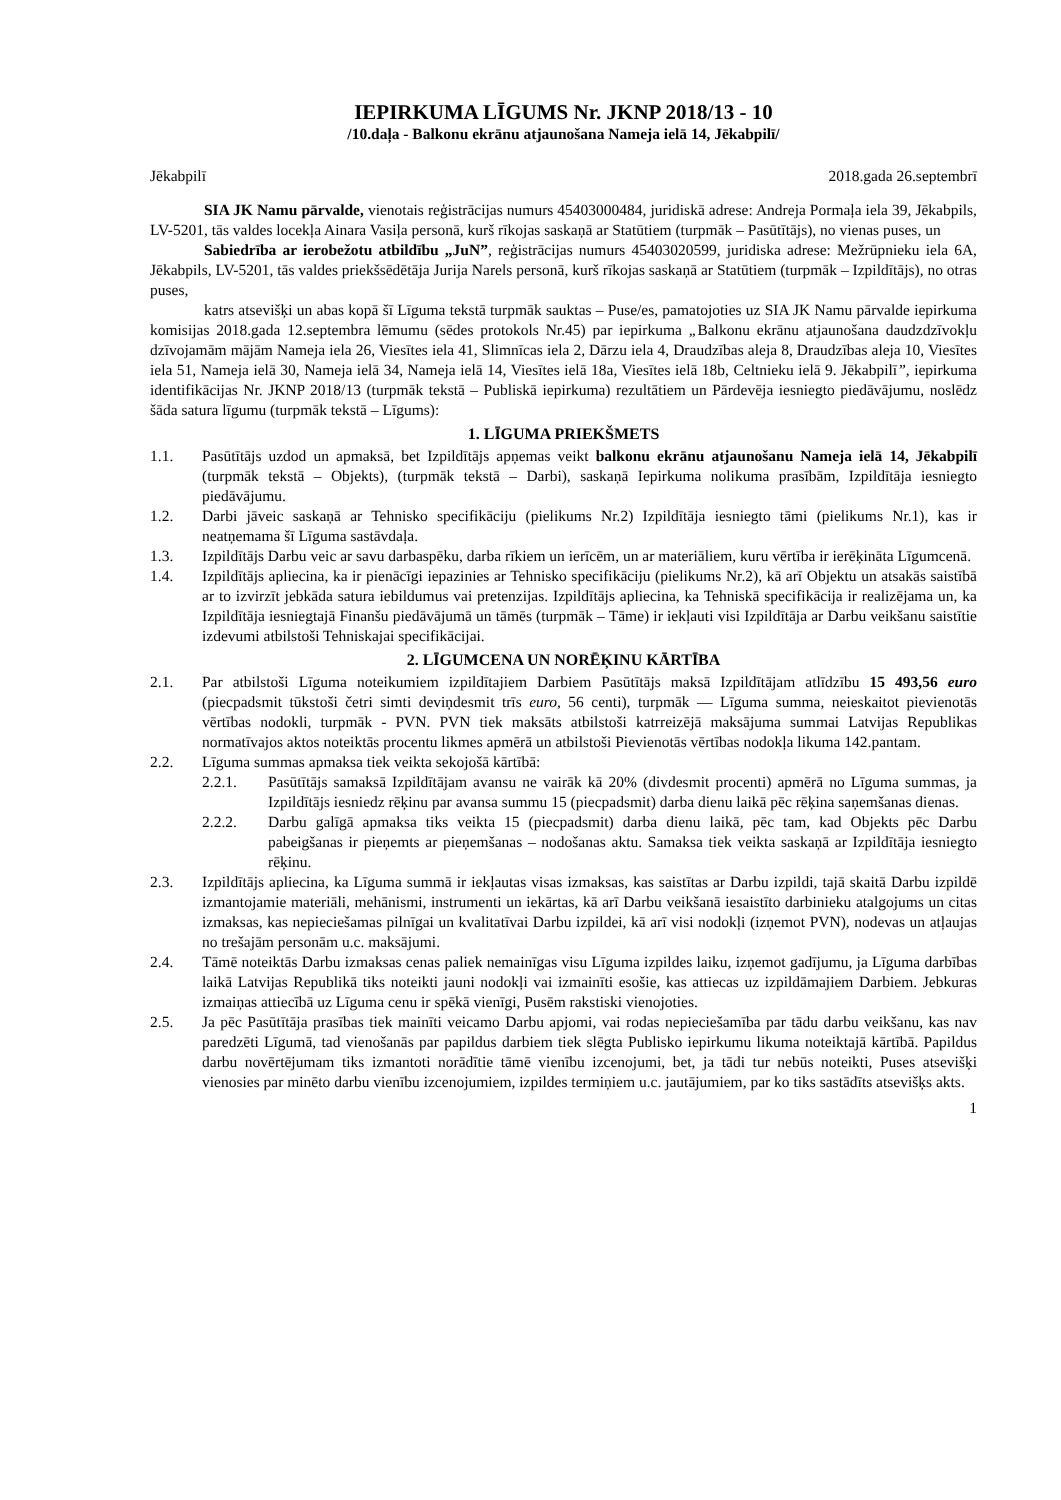IEPIRKUMA LĪGUMS Nr. JKNP 2018/13 - 10
/10.daļa - Balkonu ekrānu atjaunošana Nameja ielā 14, Jēkabpilī/
Jēkabpilī 2018.gada 26.septembrī
SIA JK Namu pārvalde, vienotais reģistrācijas numurs 45403000484, juridiskā adrese: Andreja Pormaļa iela 39, Jēkabpils, LV-5201, tās valdes locekļa Ainara Vasiļa personā, kurš rīkojas saskaņā ar Statūtiem (turpmāk – Pasūtītājs), no vienas puses, un
Sabiedrība ar ierobežotu atbildību „JuN”, reģistrācijas numurs 45403020599, juridiska adrese: Mežrūpnieku iela 6A, Jēkabpils, LV-5201, tās valdes priekšsēdētāja Jurija Narels personā, kurš rīkojas saskaņā ar Statūtiem (turpmāk – Izpildītājs), no otras puses,
katrs atsevišķi un abas kopā šī Līguma tekstā turpmāk sauktas – Puse/es, pamatojoties uz SIA JK Namu pārvalde iepirkuma komisijas 2018.gada 12.septembra lēmumu (sēdes protokols Nr.45) par iepirkuma „Balkonu ekrānu atjaunošana daudzdzīvokļu dzīvojamām mājām Nameja iela 26, Viesītes iela 41, Slimnīcas iela 2, Dārzu iela 4, Draudzības aleja 8, Draudzības aleja 10, Viesītes iela 51, Nameja ielā 30, Nameja ielā 34, Nameja ielā 14, Viesītes ielā 18a, Viesītes ielā 18b, Celtnieku ielā 9. Jēkabpilī”, iepirkuma identifikācijas Nr. JKNP 2018/13 (turpmāk tekstā – Publiskā iepirkuma) rezultātiem un Pārdevēja iesniegto piedāvājumu, noslēdz šāda satura līgumu (turpmāk tekstā – Līgums):
1. LĪGUMA PRIEKŠMETS
1.1. Pasūtītājs uzdod un apmaksā, bet Izpildītājs apņemas veikt balkonu ekrānu atjaunošanu Nameja ielā 14, Jēkabpilī (turpmāk tekstā – Objekts), (turpmāk tekstā – Darbi), saskaņā Iepirkuma nolikuma prasībām, Izpildītāja iesniegto piedāvājumu.
1.2. Darbi jāveic saskaņā ar Tehnisko specifikāciju (pielikums Nr.2) Izpildītāja iesniegto tāmi (pielikums Nr.1), kas ir neatņemama šī Līguma sastāvdaļa.
1.3. Izpildītājs Darbu veic ar savu darbaspēku, darba rīkiem un ierīcēm, un ar materiāliem, kuru vērtība ir ierēķināta Līgumcenā.
1.4. Izpildītājs apliecina, ka ir pienācīgi iepazinies ar Tehnisko specifikāciju (pielikums Nr.2), kā arī Objektu un atsakās saistībā ar to izvirzīt jebkāda satura iebildumus vai pretenzijas. Izpildītājs apliecina, ka Tehniskā specifikācija ir realizējama un, ka Izpildītāja iesniegtajā Finanšu piedāvājumā un tāmēs (turpmāk – Tāme) ir iekļauti visi Izpildītāja ar Darbu veikšanu saistītie izdevumi atbilstoši Tehniskajai specifikācijai.
2. LĪGUMCENA UN NORĒĶINU KĀRTĪBA
2.1. Par atbilstoši Līguma noteikumiem izpildītajiem Darbiem Pasūtītājs maksā Izpildītājam atlīdzību 15 493,56 euro (piecpadsmit tūkstoši četri simti deviņdesmit trīs euro, 56 centi), turpmāk — Līguma summa, neieskaitot pievienotās vērtības nodokli, turpmāk - PVN. PVN tiek maksāts atbilstoši katrreizējā maksājuma summai Latvijas Republikas normatīvajos aktos noteiktās procentu likmes apmērā un atbilstoši Pievienotās vērtības nodokļa likuma 142.pantam.
2.2. Līguma summas apmaksa tiek veikta sekojošā kārtībā:
2.2.1. Pasūtītājs samaksā Izpildītājam avansu ne vairāk kā 20% (divdesmit procenti) apmērā no Līguma summas, ja Izpildītājs iesniedz rēķinu par avansa summu 15 (piecpadsmit) darba dienu laikā pēc rēķina saņemšanas dienas.
2.2.2. Darbu galīgā apmaksa tiks veikta 15 (piecpadsmit) darba dienu laikā, pēc tam, kad Objekts pēc Darbu pabeigšanas ir pieņemts ar pieņemšanas – nodošanas aktu. Samaksa tiek veikta saskaņā ar Izpildītāja iesniegto rēķinu.
2.3. Izpildītājs apliecina, ka Līguma summā ir iekļautas visas izmaksas, kas saistītas ar Darbu izpildi, tajā skaitā Darbu izpildē izmantojamie materiāli, mehānismi, instrumenti un iekārtas, kā arī Darbu veikšanā iesaistīto darbinieku atalgojums un citas izmaksas, kas nepieciešamas pilnīgai un kvalitatīvai Darbu izpildei, kā arī visi nodokļi (izņemot PVN), nodevas un atļaujas no trešajām personām u.c. maksājumi.
2.4. Tāmē noteiktās Darbu izmaksas cenas paliek nemainīgas visu Līguma izpildes laiku, izņemot gadījumu, ja Līguma darbības laikā Latvijas Republikā tiks noteikti jauni nodokļi vai izmainīti esošie, kas attiecas uz izpildāmajiem Darbiem. Jebkuras izmaiņas attiecībā uz Līguma cenu ir spēkā vienīgi, Pusēm rakstiski vienojoties.
2.5. Ja pēc Pasūtītāja prasības tiek mainīti veicamo Darbu apjomi, vai rodas nepieciešamība par tādu darbu veikšanu, kas nav paredzēti Līgumā, tad vienošanās par papildus darbiem tiek slēgta Publisko iepirkumu likuma noteiktajā kārtībā. Papildus darbu novērtējumam tiks izmantoti norādītie tāmē vienību izcenojumi, bet, ja tādi tur nebūs noteikti, Puses atsevišķi vienosies par minēto darbu vienību izcenojumiem, izpildes termiņiem u.c. jautājumiem, par ko tiks sastādīts atsevišķs akts.
1